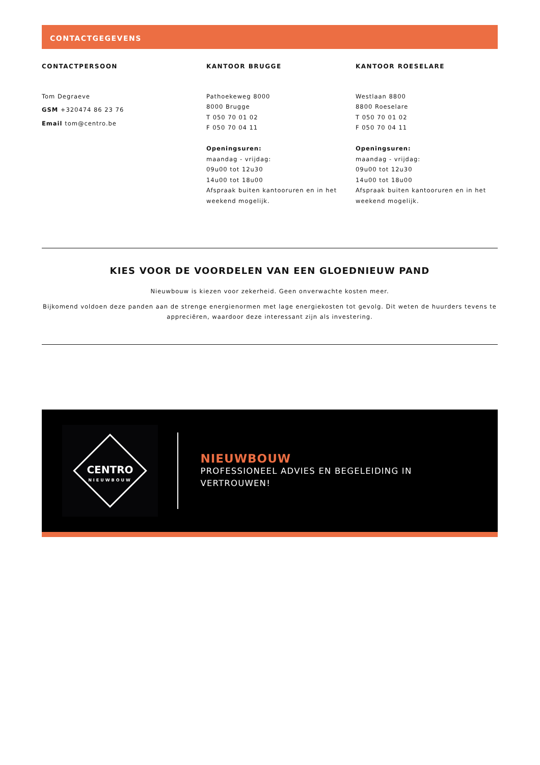CONTACTGEGEVENS
CONTACTPERSOON
Tom Degraeve
GSM +320474 86 23 76
Email tom@centro.be
KANTOOR BRUGGE
Pathoekeweg 8000
8000 Brugge
T 050 70 01 02
F 050 70 04 11
Openingsuren:
maandag - vrijdag:
09u00 tot 12u30
14u00 tot 18u00
Afspraak buiten kantooruren en in het weekend mogelijk.
KANTOOR ROESELARE
Westlaan 8800
8800 Roeselare
T 050 70 01 02
F 050 70 04 11
Openingsuren:
maandag - vrijdag:
09u00 tot 12u30
14u00 tot 18u00
Afspraak buiten kantooruren en in het weekend mogelijk.
KIES VOOR DE VOORDELEN VAN EEN GLOEDNIEUW PAND
Nieuwbouw is kiezen voor zekerheid. Geen onverwachte kosten meer.
Bijkomend voldoen deze panden aan de strenge energienormen met lage energiekosten tot gevolg. Dit weten de huurders tevens te appreciëren, waardoor deze interessant zijn als investering.
CENTRO
NIEUWBOUW
NIEUWBOUW
PROFESSIONEEL ADVIES EN BEGELEIDING IN
VERTROUWEN!